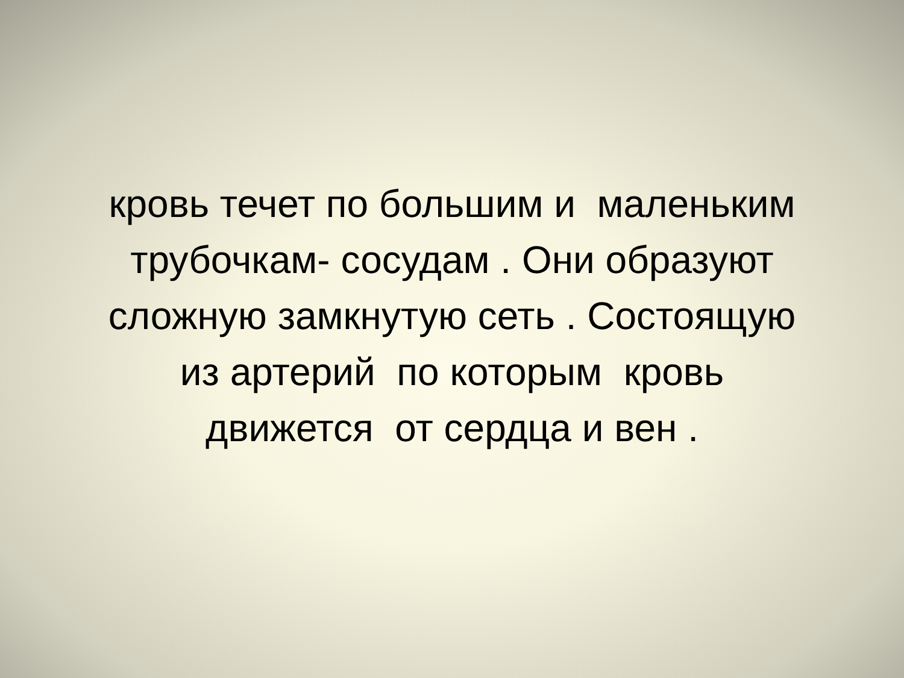кровь течет по большим и маленьким
трубочкам- сосудам . Они образуют
сложную замкнутую сеть . Состоящую
из артерий по которым кровь
движется от сердца и вен .